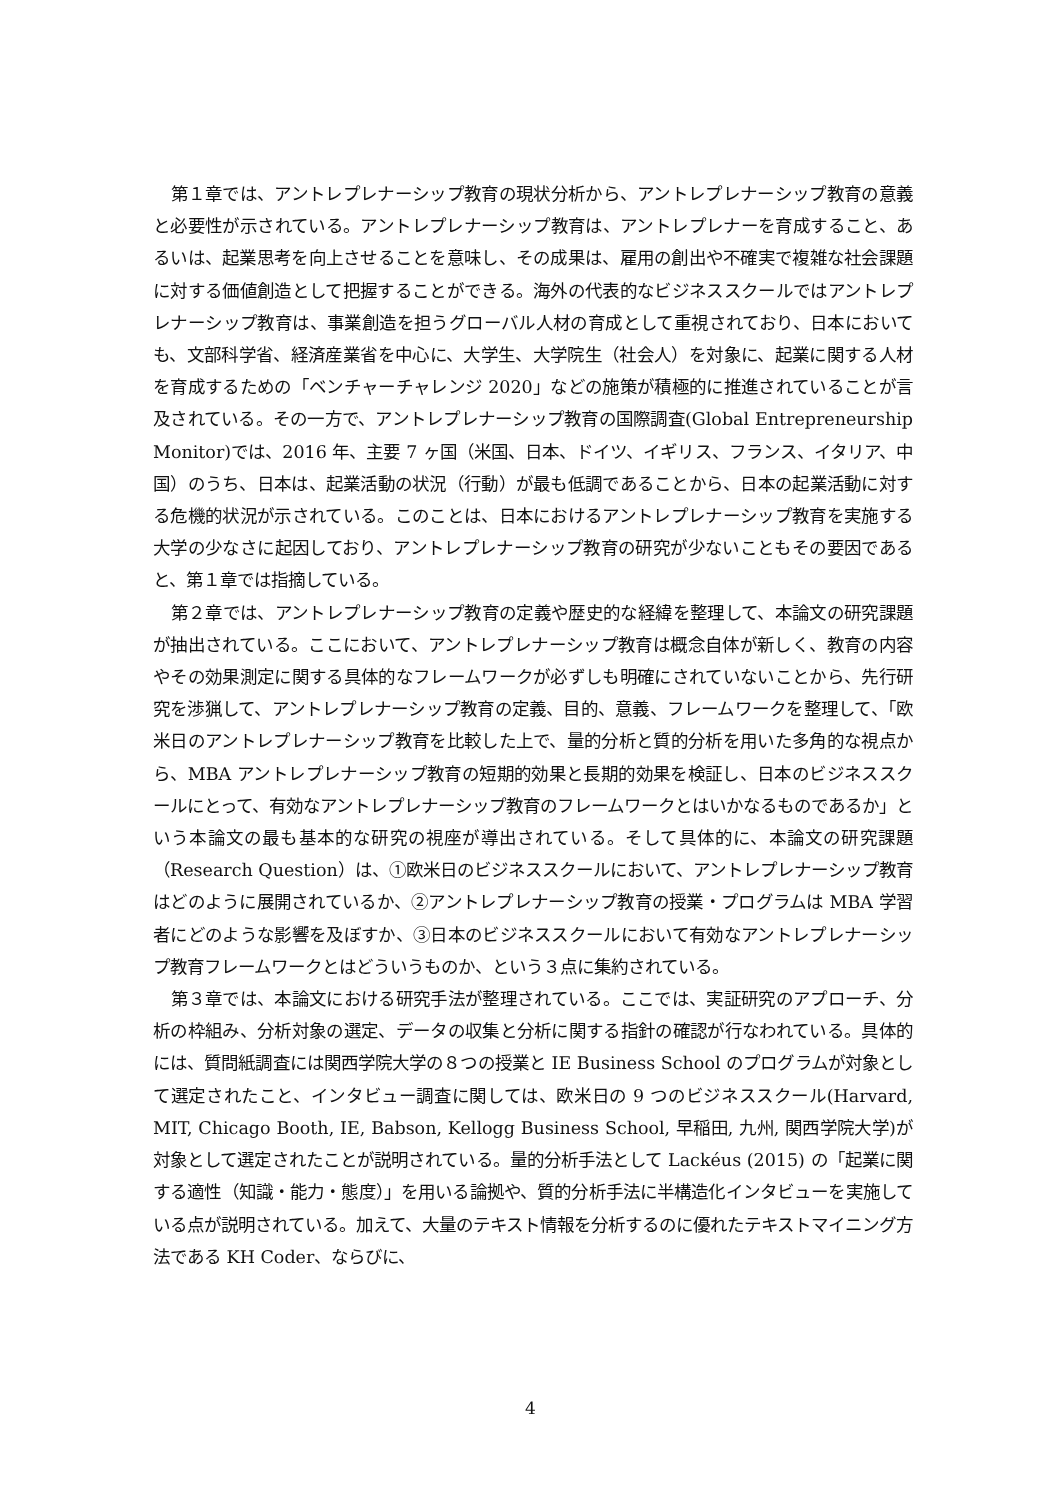第１章では、アントレプレナーシップ教育の現状分析から、アントレプレナーシップ教育の意義と必要性が示されている。アントレプレナーシップ教育は、アントレプレナーを育成すること、あるいは、起業思考を向上させることを意味し、その成果は、雇用の創出や不確実で複雑な社会課題に対する価値創造として把握することができる。海外の代表的なビジネススクールではアントレプレナーシップ教育は、事業創造を担うグローバル人材の育成として重視されており、日本においても、文部科学省、経済産業省を中心に、大学生、大学院生（社会人）を対象に、起業に関する人材を育成するための「ベンチャーチャレンジ 2020」などの施策が積極的に推進されていることが言及されている。その一方で、アントレプレナーシップ教育の国際調査(Global Entrepreneurship Monitor)では、2016 年、主要 7 ヶ国（米国、日本、ドイツ、イギリス、フランス、イタリア、中国）のうち、日本は、起業活動の状況（行動）が最も低調であることから、日本の起業活動に対する危機的状況が示されている。このことは、日本におけるアントレプレナーシップ教育を実施する大学の少なさに起因しており、アントレプレナーシップ教育の研究が少ないこともその要因であると、第１章では指摘している。
第２章では、アントレプレナーシップ教育の定義や歴史的な経緯を整理して、本論文の研究課題が抽出されている。ここにおいて、アントレプレナーシップ教育は概念自体が新しく、教育の内容やその効果測定に関する具体的なフレームワークが必ずしも明確にされていないことから、先行研究を渉猟して、アントレプレナーシップ教育の定義、目的、意義、フレームワークを整理して、「欧米日のアントレプレナーシップ教育を比較した上で、量的分析と質的分析を用いた多角的な視点から、MBA アントレプレナーシップ教育の短期的効果と長期的効果を検証し、日本のビジネススクールにとって、有効なアントレプレナーシップ教育のフレームワークとはいかなるものであるか」という本論文の最も基本的な研究の視座が導出されている。そして具体的に、本論文の研究課題（Research Question）は、①欧米日のビジネススクールにおいて、アントレプレナーシップ教育はどのように展開されているか、②アントレプレナーシップ教育の授業・プログラムは MBA 学習者にどのような影響を及ぼすか、③日本のビジネススクールにおいて有効なアントレプレナーシップ教育フレームワークとはどういうものか、という３点に集約されている。
第３章では、本論文における研究手法が整理されている。ここでは、実証研究のアプローチ、分析の枠組み、分析対象の選定、データの収集と分析に関する指針の確認が行なわれている。具体的には、質問紙調査には関西学院大学の８つの授業と IE Business School のプログラムが対象として選定されたこと、インタビュー調査に関しては、欧米日の 9 つのビジネススクール(Harvard, MIT, Chicago Booth, IE, Babson, Kellogg Business School, 早稲田, 九州, 関西学院大学)が対象として選定されたことが説明されている。量的分析手法として Lackéus (2015) の「起業に関する適性（知識・能力・態度）」を用いる論拠や、質的分析手法に半構造化インタビューを実施している点が説明されている。加えて、大量のテキスト情報を分析するのに優れたテキストマイニング方法である KH Coder、ならびに、
4